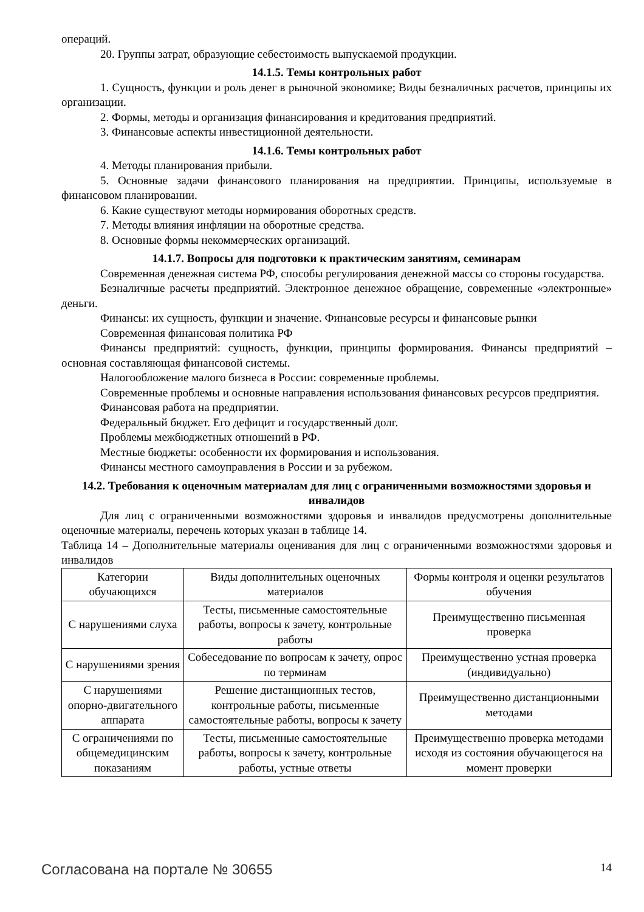операций.
20. Группы затрат, образующие себестоимость выпускаемой продукции.
14.1.5. Темы контрольных работ
1. Сущность, функции и роль денег в рыночной экономике; Виды безналичных расчетов, принципы их организации.
2. Формы, методы и организация финансирования и кредитования предприятий.
3. Финансовые аспекты инвестиционной деятельности.
14.1.6. Темы контрольных работ
4. Методы планирования прибыли.
5. Основные задачи финансового планирования на предприятии. Принципы, используемые в финансовом планировании.
6. Какие существуют методы нормирования оборотных средств.
7. Методы влияния инфляции на оборотные средства.
8. Основные формы некоммерческих организаций.
14.1.7. Вопросы для подготовки к практическим занятиям, семинарам
Современная денежная система РФ, способы регулирования денежной массы со стороны государства.
Безналичные расчеты предприятий. Электронное денежное обращение, современные «электронные» деньги.
Финансы: их сущность, функции и значение. Финансовые ресурсы и финансовые рынки
Современная финансовая политика РФ
Финансы предприятий: сущность, функции, принципы формирования. Финансы предприятий – основная составляющая финансовой системы.
Налогообложение малого бизнеса в России: современные проблемы.
Современные проблемы и основные направления использования финансовых ресурсов предприятия.
Финансовая работа на предприятии.
Федеральный бюджет. Его дефицит и государственный долг.
Проблемы межбюджетных отношений в РФ.
Местные бюджеты: особенности их формирования и использования.
Финансы местного самоуправления в России и за рубежом.
14.2. Требования к оценочным материалам для лиц с ограниченными возможностями здоровья и инвалидов
Для лиц с ограниченными возможностями здоровья и инвалидов предусмотрены дополнительные оценочные материалы, перечень которых указан в таблице 14.
Таблица 14 – Дополнительные материалы оценивания для лиц с ограниченными возможностями здоровья и инвалидов
| Категории обучающихся | Виды дополнительных оценочных материалов | Формы контроля и оценки результатов обучения |
| С нарушениями слуха | Тесты, письменные самостоятельные работы, вопросы к зачету, контрольные работы | Преимущественно письменная проверка |
| С нарушениями зрения | Собеседование по вопросам к зачету, опрос по терминам | Преимущественно устная проверка (индивидуально) |
| С нарушениями опорно-двигательного аппарата | Решение дистанционных тестов, контрольные работы, письменные самостоятельные работы, вопросы к зачету | Преимущественно дистанционными методами |
| С ограничениями по общемедицинским показаниям | Тесты, письменные самостоятельные работы, вопросы к зачету, контрольные работы, устные ответы | Преимущественно проверка методами исходя из состояния обучающегося на момент проверки |
Согласована на портале № 30655 14